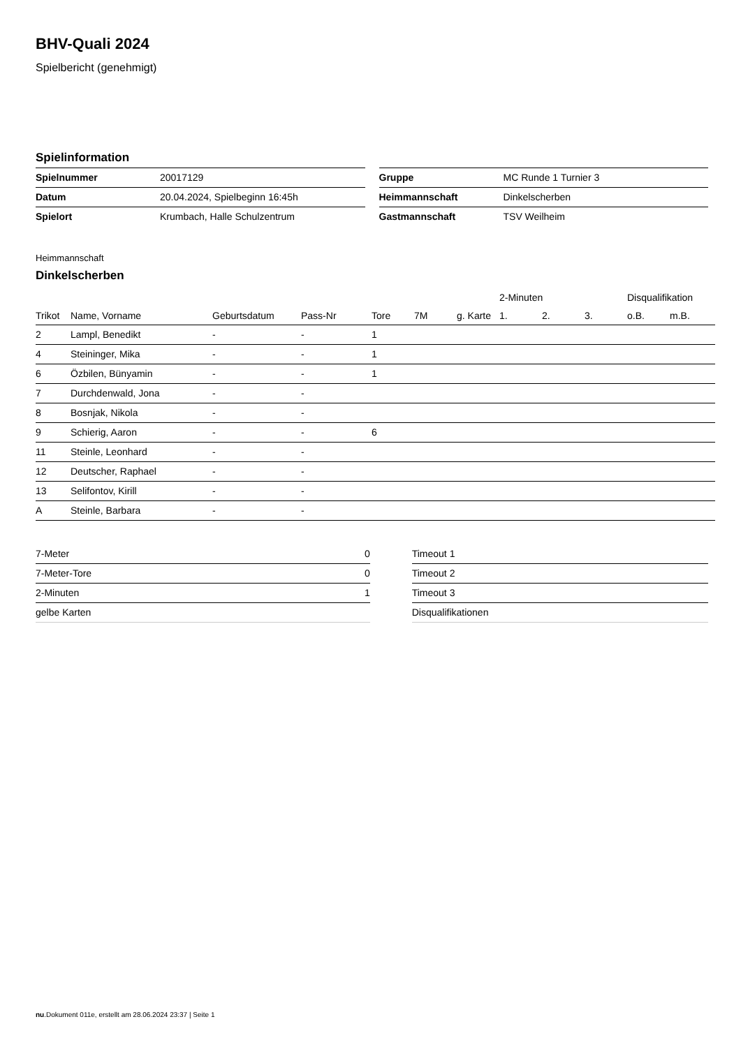BHV-Quali 2024
Spielbericht (genehmigt)
Spielinformation
| Spielnummer | 20017129 |
| Datum | 20.04.2024, Spielbeginn 16:45h |
| Spielort | Krumbach, Halle Schulzentrum |
| Gruppe | MC Runde 1 Turnier 3 |
| Heimmannschaft | Dinkelscherben |
| Gastmannschaft | TSV Weilheim |
Heimmannschaft
Dinkelscherben
| | | | | | | | 2-Minuten | | | Disqualifikation | |
| --- | --- | --- | --- | --- | --- | --- | --- | --- | --- | --- | --- |
| Trikot | Name, Vorname | Geburtsdatum | Pass-Nr | Tore | 7M | g. Karte | 1. | 2. | 3. | o.B. | m.B. |
| 2 | Lampl, Benedikt | - | - | 1 | | | | | | | |
| 4 | Steininger, Mika | - | - | 1 | | | | | | | |
| 6 | Özbilen, Bünyamin | - | - | 1 | | | | | | | |
| 7 | Durchdenwald, Jona | - | - | | | | | | | | |
| 8 | Bosnjak, Nikola | - | - | | | | | | | | |
| 9 | Schierig, Aaron | - | - | 6 | | | | | | | |
| 11 | Steinle, Leonhard | - | - | | | | | | | | |
| 12 | Deutscher, Raphael | - | - | | | | | | | | |
| 13 | Selifontov, Kirill | - | - | | | | | | | | |
| A | Steinle, Barbara | - | - | | | | | | | | |
| 7-Meter | 0 |
| 7-Meter-Tore | 0 |
| 2-Minuten | 1 |
| gelbe Karten | |
| Timeout 1 |
| Timeout 2 |
| Timeout 3 |
| Disqualifikationen |
nu.Dokument 011e, erstellt am 28.06.2024 23:37 | Seite 1